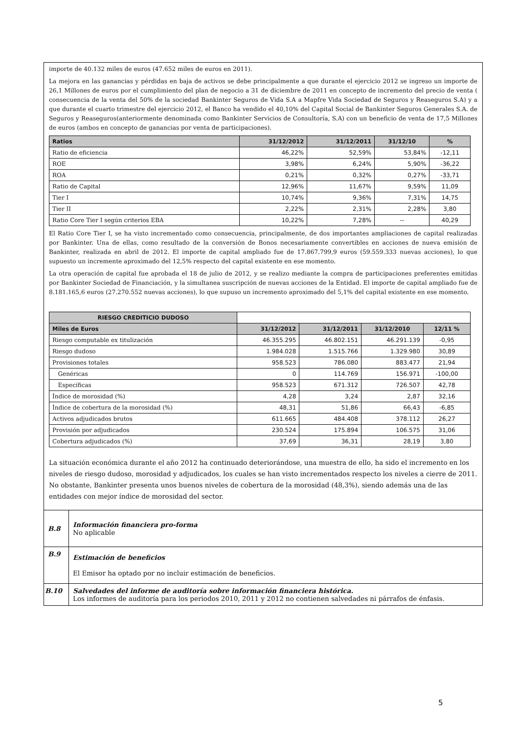importe de 40.132 miles de euros (47.652 miles de euros en 2011).
La mejora en las ganancias y pérdidas en baja de activos se debe principalmente a que durante el ejercicio 2012 se ingreso un importe de 26,1 Millones de euros por el cumplimiento del plan de negocio a 31 de diciembre de 2011 en concepto de incremento del precio de venta ( consecuencia de la venta del 50% de la sociedad Bankinter Seguros de Vida S.A a Mapfre Vida Sociedad de Seguros y Reaseguros S.A) y a que durante el cuarto trimestre del ejercicio 2012, el Banco ha vendido el 40,10% del Capital Social de Bankinter Seguros Generales S.A. de Seguros y Reaseguros(anteriormente denominada como Bankinter Servicios de Consultoría, S.A) con un beneficio de venta de 17,5 Millones de euros (ambos en concepto de ganancias por venta de participaciones).
| Ratios | 31/12/2012 | 31/12/2011 | 31/12/10 | % |
| --- | --- | --- | --- | --- |
| Ratio de eficiencia | 46,22% | 52,59% | 53,84% | -12,11 |
| ROE | 3,98% | 6,24% | 5,90% | -36,22 |
| ROA | 0,21% | 0,32% | 0,27% | -33,71 |
| Ratio de Capital | 12,96% | 11,67% | 9,59% | 11,09 |
| Tier I | 10,74% | 9,36% | 7,31% | 14,75 |
| Tier II | 2,22% | 2,31% | 2,28% | 3,80 |
| Ratio Core Tier I según criterios EBA | 10,22% | 7,28% | -- | 40,29 |
El Ratio Core Tier I, se ha visto incrementado como consecuencia, principalmente, de dos importantes ampliaciones de capital realizadas por Bankinter. Una de ellas, como resultado de la conversión de Bonos necesariamente convertibles en acciones de nueva emisión de Bankinter, realizada en abril de 2012. El importe de capital ampliado fue de 17.867.799,9 euros (59.559.333 nuevas acciones), lo que supuesto un incremente aproximado del 12,5% respecto del capital existente en ese momento.
La otra operación de capital fue aprobada el 18 de julio de 2012, y se realizo mediante la compra de participaciones preferentes emitidas por Bankinter Sociedad de Financiación, y la simultanea suscripción de nuevas acciones de la Entidad. El importe de capital ampliado fue de 8.181.165,6 euros (27.270.552 nuevas acciones), lo que supuso un incremento aproximado del 5,1% del capital existente en ese momento.
| RIESGO CREDITICIO DUDOSO | | | | |
| Miles de Euros | 31/12/2012 | 31/12/2011 | 31/12/2010 | 12/11 % |
| Riesgo computable ex titulización | 46.355.295 | 46.802.151 | 46.291.139 | -0,95 |
| Riesgo dudoso | 1.984.028 | 1.515.766 | 1.329.980 | 30,89 |
| Provisiones totales | 958.523 | 786.080 | 883.477 | 21,94 |
| Genéricas | 0 | 114.769 | 156.971 | -100,00 |
| Específicas | 958.523 | 671.312 | 726.507 | 42,78 |
| Índice de morosidad (%) | 4,28 | 3,24 | 2,87 | 32,16 |
| Índice de cobertura de la morosidad (%) | 48,31 | 51,86 | 66,43 | -6,85 |
| Activos adjudicados brutos | 611.665 | 484.408 | 378.112 | 26,27 |
| Provisión por adjudicados | 230.524 | 175.894 | 106.575 | 31,06 |
| Cobertura adjudicados (%) | 37,69 | 36,31 | 28,19 | 3,80 |
La situación económica durante el año 2012 ha continuado deteriorándose, una muestra de ello, ha sido el incremento en los niveles de riesgo dudoso, morosidad y adjudicados, los cuales se han visto incrementados respecto los niveles a cierre de 2011. No obstante, Bankinter presenta unos buenos niveles de cobertura de la morosidad (48,3%), siendo además una de las entidades con mejor índice de morosidad del sector.
| B.8 | Información financiera pro-forma No aplicable |
| B.9 | Estimación de beneficios El Emisor ha optado por no incluir estimación de beneficios. |
| B.10 | Salvedades del informe de auditoría sobre información financiera histórica. Los informes de auditoría para los periodos 2010, 2011 y 2012 no contienen salvedades ni párrafos de énfasis. |
5